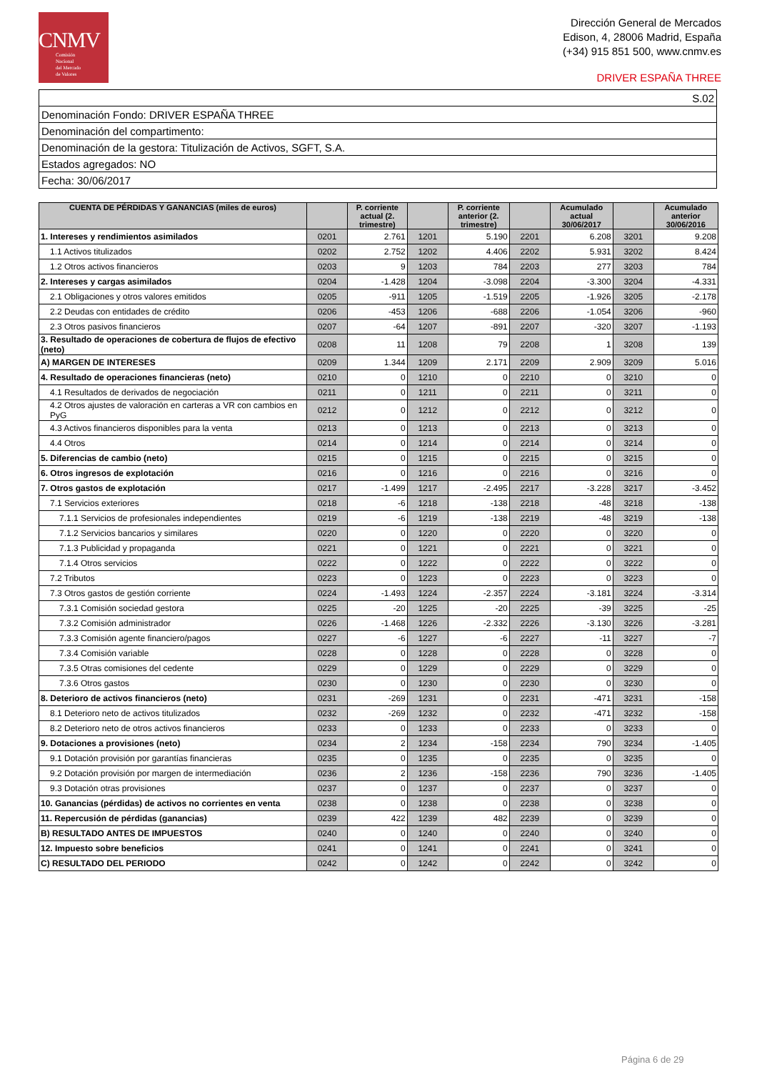CNMV
Comisión
Nacional
del Mercado
de Valores
Dirección General de Mercados
Edison, 4, 28006 Madrid, España
(+34) 915 851 500, www.cnmv.es
DRIVER ESPAÑA THREE
| S.02 |
| Denominación Fondo: DRIVER ESPAÑA THREE |
| Denominación del compartimento: |
| Denominación de la gestora: Titulización de Activos, SGFT, S.A. |
| Estados agregados: NO |
| Fecha: 30/06/2017 |
| CUENTA DE PÉRDIDAS Y GANANCIAS (miles de euros) | | P. corriente actual (2. trimestre) | | P. corriente anterior (2. trimestre) | | Acumulado actual 30/06/2017 | | Acumulado anterior 30/06/2016 |
| --- | --- | --- | --- | --- | --- | --- | --- | --- |
| 1. Intereses y rendimientos asimilados | 0201 | 2.761 | 1201 | 5.190 | 2201 | 6.208 | 3201 | 9.208 |
| 1.1 Activos titulizados | 0202 | 2.752 | 1202 | 4.406 | 2202 | 5.931 | 3202 | 8.424 |
| 1.2 Otros activos financieros | 0203 | 9 | 1203 | 784 | 2203 | 277 | 3203 | 784 |
| 2. Intereses y cargas asimilados | 0204 | -1.428 | 1204 | -3.098 | 2204 | -3.300 | 3204 | -4.331 |
| 2.1 Obligaciones y otros valores emitidos | 0205 | -911 | 1205 | -1.519 | 2205 | -1.926 | 3205 | -2.178 |
| 2.2 Deudas con entidades de crédito | 0206 | -453 | 1206 | -688 | 2206 | -1.054 | 3206 | -960 |
| 2.3 Otros pasivos financieros | 0207 | -64 | 1207 | -891 | 2207 | -320 | 3207 | -1.193 |
| 3. Resultado de operaciones de cobertura de flujos de efectivo (neto) | 0208 | 11 | 1208 | 79 | 2208 | 1 | 3208 | 139 |
| A) MARGEN DE INTERESES | 0209 | 1.344 | 1209 | 2.171 | 2209 | 2.909 | 3209 | 5.016 |
| 4. Resultado de operaciones financieras (neto) | 0210 | 0 | 1210 | 0 | 2210 | 0 | 3210 | 0 |
| 4.1 Resultados de derivados de negociación | 0211 | 0 | 1211 | 0 | 2211 | 0 | 3211 | 0 |
| 4.2 Otros ajustes de valoración en carteras a VR con cambios en PyG | 0212 | 0 | 1212 | 0 | 2212 | 0 | 3212 | 0 |
| 4.3 Activos financieros disponibles para la venta | 0213 | 0 | 1213 | 0 | 2213 | 0 | 3213 | 0 |
| 4.4 Otros | 0214 | 0 | 1214 | 0 | 2214 | 0 | 3214 | 0 |
| 5. Diferencias de cambio (neto) | 0215 | 0 | 1215 | 0 | 2215 | 0 | 3215 | 0 |
| 6. Otros ingresos de explotación | 0216 | 0 | 1216 | 0 | 2216 | 0 | 3216 | 0 |
| 7. Otros gastos de explotación | 0217 | -1.499 | 1217 | -2.495 | 2217 | -3.228 | 3217 | -3.452 |
| 7.1 Servicios exteriores | 0218 | -6 | 1218 | -138 | 2218 | -48 | 3218 | -138 |
| 7.1.1 Servicios de profesionales independientes | 0219 | -6 | 1219 | -138 | 2219 | -48 | 3219 | -138 |
| 7.1.2 Servicios bancarios y similares | 0220 | 0 | 1220 | 0 | 2220 | 0 | 3220 | 0 |
| 7.1.3 Publicidad y propaganda | 0221 | 0 | 1221 | 0 | 2221 | 0 | 3221 | 0 |
| 7.1.4 Otros servicios | 0222 | 0 | 1222 | 0 | 2222 | 0 | 3222 | 0 |
| 7.2 Tributos | 0223 | 0 | 1223 | 0 | 2223 | 0 | 3223 | 0 |
| 7.3 Otros gastos de gestión corriente | 0224 | -1.493 | 1224 | -2.357 | 2224 | -3.181 | 3224 | -3.314 |
| 7.3.1 Comisión sociedad gestora | 0225 | -20 | 1225 | -20 | 2225 | -39 | 3225 | -25 |
| 7.3.2 Comisión administrador | 0226 | -1.468 | 1226 | -2.332 | 2226 | -3.130 | 3226 | -3.281 |
| 7.3.3 Comisión agente financiero/pagos | 0227 | -6 | 1227 | -6 | 2227 | -11 | 3227 | -7 |
| 7.3.4 Comisión variable | 0228 | 0 | 1228 | 0 | 2228 | 0 | 3228 | 0 |
| 7.3.5 Otras comisiones del cedente | 0229 | 0 | 1229 | 0 | 2229 | 0 | 3229 | 0 |
| 7.3.6 Otros gastos | 0230 | 0 | 1230 | 0 | 2230 | 0 | 3230 | 0 |
| 8. Deterioro de activos financieros (neto) | 0231 | -269 | 1231 | 0 | 2231 | -471 | 3231 | -158 |
| 8.1 Deterioro neto de activos titulizados | 0232 | -269 | 1232 | 0 | 2232 | -471 | 3232 | -158 |
| 8.2 Deterioro neto de otros activos financieros | 0233 | 0 | 1233 | 0 | 2233 | 0 | 3233 | 0 |
| 9. Dotaciones a provisiones (neto) | 0234 | 2 | 1234 | -158 | 2234 | 790 | 3234 | -1.405 |
| 9.1 Dotación provisión por garantías financieras | 0235 | 0 | 1235 | 0 | 2235 | 0 | 3235 | 0 |
| 9.2 Dotación provisión por margen de intermediación | 0236 | 2 | 1236 | -158 | 2236 | 790 | 3236 | -1.405 |
| 9.3 Dotación otras provisiones | 0237 | 0 | 1237 | 0 | 2237 | 0 | 3237 | 0 |
| 10. Ganancias (pérdidas) de activos no corrientes en venta | 0238 | 0 | 1238 | 0 | 2238 | 0 | 3238 | 0 |
| 11. Repercusión de pérdidas (ganancias) | 0239 | 422 | 1239 | 482 | 2239 | 0 | 3239 | 0 |
| B) RESULTADO ANTES DE IMPUESTOS | 0240 | 0 | 1240 | 0 | 2240 | 0 | 3240 | 0 |
| 12. Impuesto sobre beneficios | 0241 | 0 | 1241 | 0 | 2241 | 0 | 3241 | 0 |
| C) RESULTADO DEL PERIODO | 0242 | 0 | 1242 | 0 | 2242 | 0 | 3242 | 0 |
Página 6 de 29